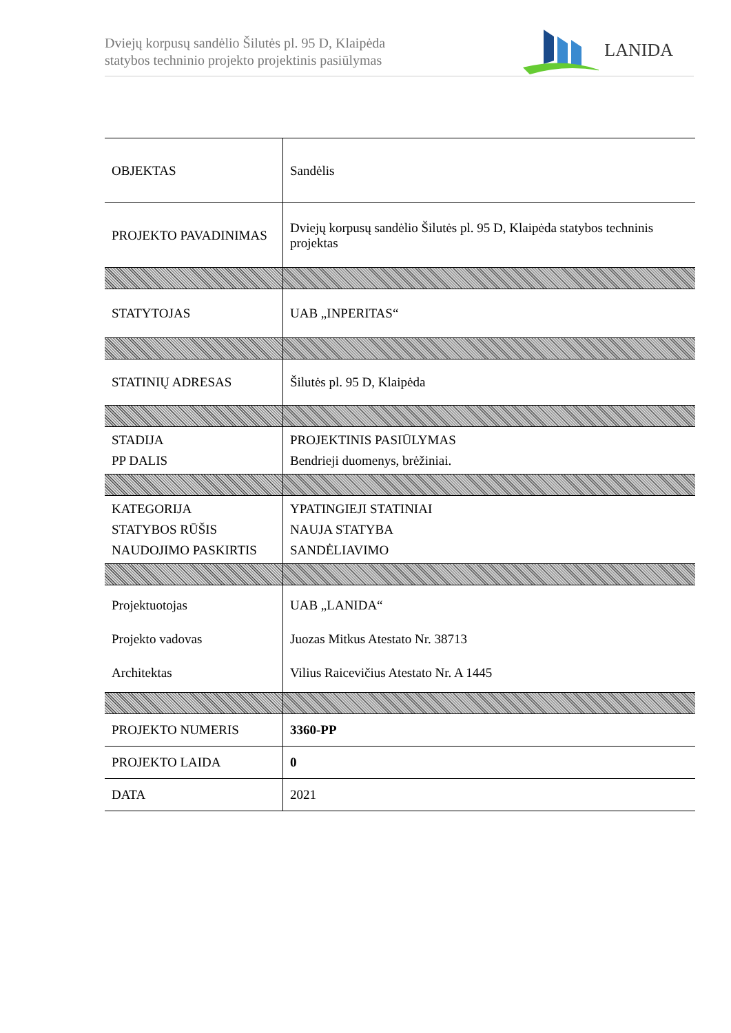Dviejų korpusų sandėlio Šilutės pl. 95 D, Klaipėda
statybos techninio projekto projektinis pasiūlymas
LANIDA
| OBJEKTAS | Sandėlis |
| PROJEKTO PAVADINIMAS | Dviejų korpusų sandėlio Šilutės pl. 95 D, Klaipėda statybos techninis projektas |
| STATYTOJAS | UAB „INPERITAS“ |
| STATINIŲ ADRESAS | Šilutės pl. 95 D, Klaipėda |
| STADIJA PP DALIS | PROJEKTINIS PASIŪLYMAS Bendrieji duomenys, brėžiniai. |
| KATEGORIJA STATYBOS RŪŠIS NAUDOJIMO PASKIRTIS | YPATINGIEJI STATINIAI NAUJA STATYBA SANDĖLIAVIMO |
| Projektuotojas Projekto vadovas Architektas | UAB „LANIDA“ Juozas Mitkus Atestato Nr. 38713 Vilius Raicevičius Atestato Nr. A 1445 |
| PROJEKTO NUMERIS | 3360-PP |
| PROJEKTO LAIDA | 0 |
| DATA | 2021 |